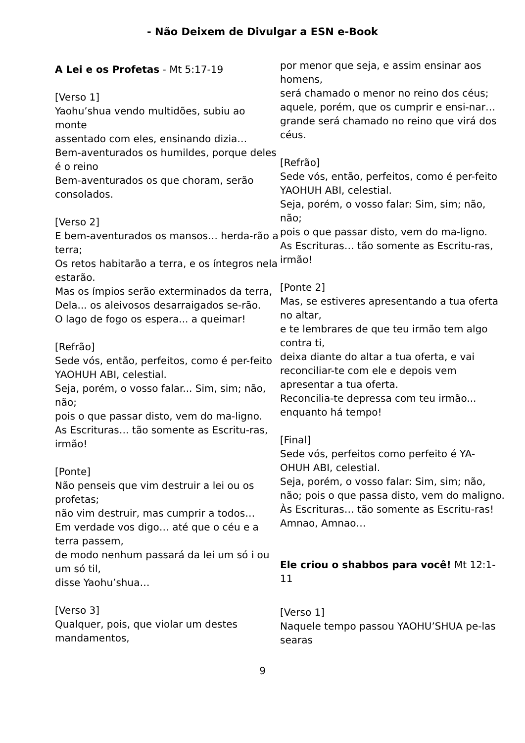- Não Deixem de Divulgar a ESN e-Book
A Lei e os Profetas - Mt 5:17-19
[Verso 1]
Yaohu’shua vendo multidões, subiu ao monte
assentado com eles, ensinando dizia…
Bem-aventurados os humildes, porque deles é o reino
Bem-aventurados os que choram, serão consolados.
[Verso 2]
E bem-aventurados os mansos… herda-rão a terra;
Os retos habitarão a terra, e os íntegros nela estarão.
Mas os ímpios serão exterminados da terra,
Dela... os aleivosos desarraigados se-rão.
O lago de fogo os espera... a queimar!
[Refrão]
Sede vós, então, perfeitos, como é per-feito YAOHUH ABI, celestial.
Seja, porém, o vosso falar... Sim, sim; não, não;
pois o que passar disto, vem do ma-ligno.
As Escrituras… tão somente as Escritu-ras, irmão!
[Ponte]
Não penseis que vim destruir a lei ou os profetas;
não vim destruir, mas cumprir a todos…
Em verdade vos digo… até que o céu e a terra passem,
de modo nenhum passará da lei um só i ou um só til,
disse Yaohu’shua…
[Verso 3]
Qualquer, pois, que violar um destes mandamentos,
por menor que seja, e assim ensinar aos homens,
será chamado o menor no reino dos céus;
aquele, porém, que os cumprir e ensi-nar…
grande será chamado no reino que virá dos céus.
[Refrão]
Sede vós, então, perfeitos, como é per-feito YAOHUH ABI, celestial.
Seja, porém, o vosso falar: Sim, sim; não, não;
pois o que passar disto, vem do ma-ligno.
As Escrituras… tão somente as Escritu-ras, irmão!
[Ponte 2]
Mas, se estiveres apresentando a tua oferta no altar,
e te lembrares de que teu irmão tem algo contra ti,
deixa diante do altar a tua oferta, e vai reconciliar-te com ele e depois vem apresentar a tua oferta.
Reconcilia-te depressa com teu irmão... enquanto há tempo!
[Final]
Sede vós, perfeitos como perfeito é YA-OHUH ABI, celestial.
Seja, porém, o vosso falar: Sim, sim; não, não; pois o que passa disto, vem do maligno.
Às Escrituras… tão somente as Escritu-ras! Amnao, Amnao…
Ele criou o shabbos para você! Mt 12:1-11
[Verso 1]
Naquele tempo passou YAOHU’SHUA pe-las searas
9